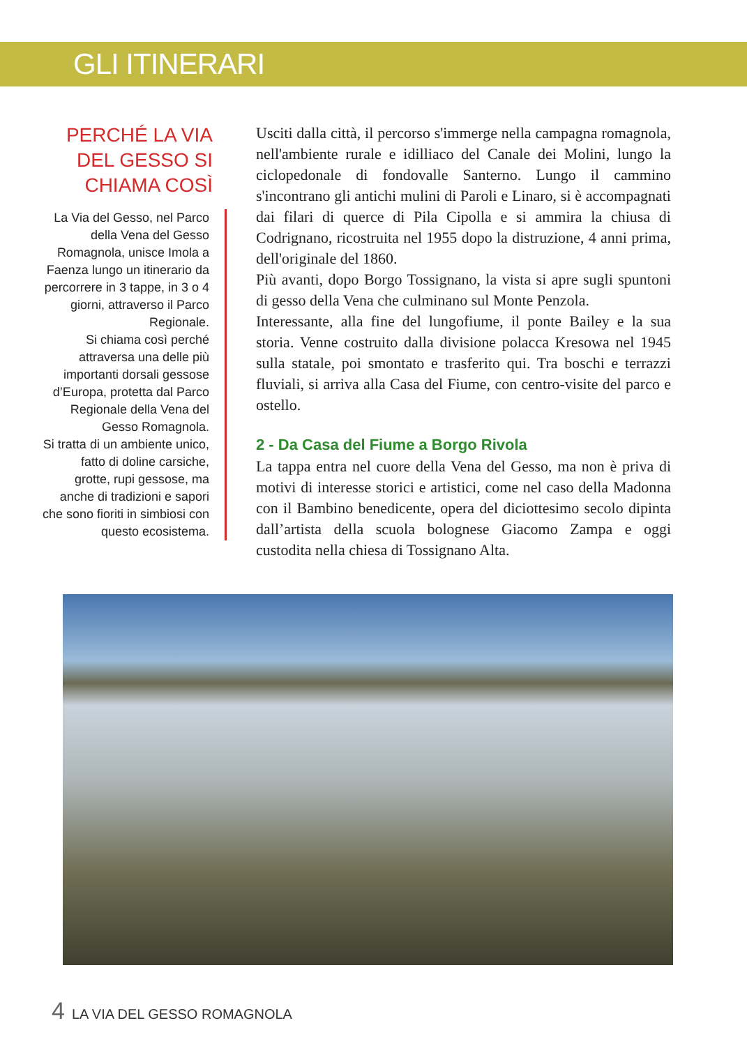GLI ITINERARI
PERCHÉ LA VIA DEL GESSO SI CHIAMA COSÌ
La Via del Gesso, nel Parco della Vena del Gesso Romagnola, unisce Imola a Faenza lungo un itinerario da percorrere in 3 tappe, in 3 o 4 giorni, attraverso il Parco Regionale.
Si chiama così perché attraversa una delle più importanti dorsali gessose d’Europa, protetta dal Parco Regionale della Vena del Gesso Romagnola.
Si tratta di un ambiente unico, fatto di doline carsiche, grotte, rupi gessose, ma anche di tradizioni e sapori che sono fioriti in simbiosi con questo ecosistema.
Usciti dalla città, il percorso s'immerge nella campagna romagnola, nell'ambiente rurale e idilliaco del Canale dei Molini, lungo la ciclopedonale di fondovalle Santerno. Lungo il cammino s'incontrano gli antichi mulini di Paroli e Linaro, si è accompagnati dai filari di querce di Pila Cipolla e si ammira la chiusa di Codrignano, ricostruita nel 1955 dopo la distruzione, 4 anni prima, dell'originale del 1860.
Più avanti, dopo Borgo Tossignano, la vista si apre sugli spuntoni di gesso della Vena che culminano sul Monte Penzola.
Interessante, alla fine del lungofiume, il ponte Bailey e la sua storia. Venne costruito dalla divisione polacca Kresowa nel 1945 sulla statale, poi smontato e trasferito qui. Tra boschi e terrazzi fluviali, si arriva alla Casa del Fiume, con centro-visite del parco e ostello.
2 - Da Casa del Fiume a Borgo Rivola
La tappa entra nel cuore della Vena del Gesso, ma non è priva di motivi di interesse storici e artistici, come nel caso della Madonna con il Bambino benedicente, opera del diciottesimo secolo dipinta dall’artista della scuola bolognese Giacomo Zampa e oggi custodita nella chiesa di Tossignano Alta.
4 LA VIA DEL GESSO ROMAGNOLA